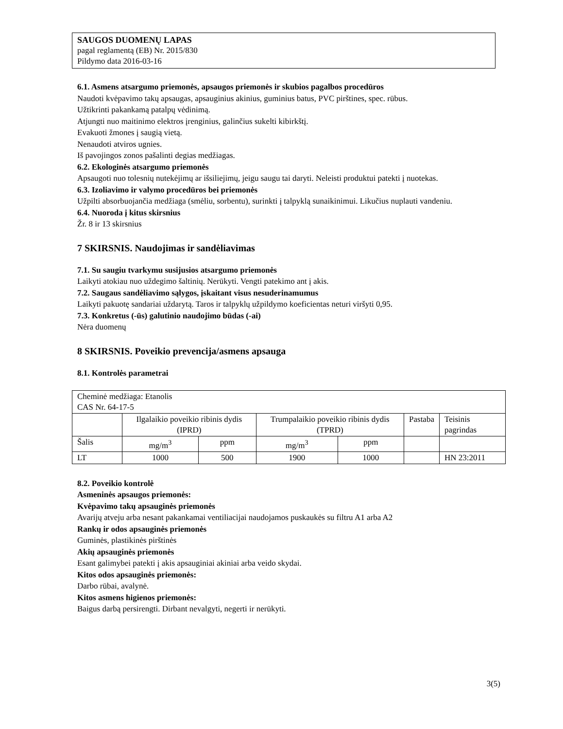SAUGOS DUOMENŲ LAPAS
pagal reglamentą (EB) Nr. 2015/830
Pildymo data 2016-03-16
6.1. Asmens atsargumo priemonės, apsaugos priemonės ir skubios pagalbos procedūros
Naudoti kvėpavimo takų apsaugas, apsauginius akinius, guminius batus, PVC pirštines, spec. rūbus.
Užtikrinti pakankamą patalpų vėdinimą.
Atjungti nuo maitinimo elektros įrenginius, galinčius sukelti kibirkštį.
Evakuoti žmones į saugią vietą.
Nenaudoti atviros ugnies.
Iš pavojingos zonos pašalinti degias medžiagas.
6.2. Ekologinės atsargumo priemonės
Apsaugoti nuo tolesnių nutekėjimų ar išsiliejimų, jeigu saugu tai daryti. Neleisti produktui patekti į nuotekas.
6.3. Izoliavimo ir valymo procedūros bei priemonės
Užpilti absorbuojančia medžiaga (smėliu, sorbentu), surinkti į talpyklą sunaikinimui. Likučius nuplauti vandeniu.
6.4. Nuoroda į kitus skirsnius
Žr. 8 ir 13 skirsnius
7 SKIRSNIS. Naudojimas ir sandėliavimas
7.1. Su saugiu tvarkymu susijusios atsargumo priemonės
Laikyti atokiau nuo uždegimo šaltinių. Nerūkyti. Vengti patekimo ant į akis.
7.2. Saugaus sandėliavimo sąlygos, įskaitant visus nesuderinamumus
Laikyti pakuotę sandariai uždarytą. Taros ir talpyklų užpildymo koeficientas neturi viršyti 0,95.
7.3. Konkretus (-ūs) galutinio naudojimo būdas (-ai)
Nėra duomenų
8 SKIRSNIS. Poveikio prevencija/asmens apsauga
8.1. Kontrolės parametrai
| Cheminė medžiaga: Etanolis CAS Nr. 64-17-5 | | | | | | |
| | Ilgalaikio poveikio ribinis dydis (IPRD) | | Trumpalaikio poveikio ribinis dydis (TPRD) | | Pastaba | Teisinis pagrindas |
| Šalis | mg/m<sup>3</sup> | ppm | mg/m<sup>3</sup> | ppm | | |
| LT | 1000 | 500 | 1900 | 1000 | | HN 23:2011 |
8.2. Poveikio kontrolė
Asmeninės apsaugos priemonės:
Kvėpavimo takų apsauginės priemonės
Avarijų atveju arba nesant pakankamai ventiliacijai naudojamos puskaukės su filtru A1 arba A2
Rankų ir odos apsauginės priemonės
Guminės, plastikinės pirštinės
Akių apsauginės priemonės
Esant galimybei patekti į akis apsauginiai akiniai arba veido skydai.
Kitos odos apsauginės priemonės:
Darbo rūbai, avalynė.
Kitos asmens higienos priemonės:
Baigus darbą persirengti. Dirbant nevalgyti, negerti ir nerūkyti.
3(5)